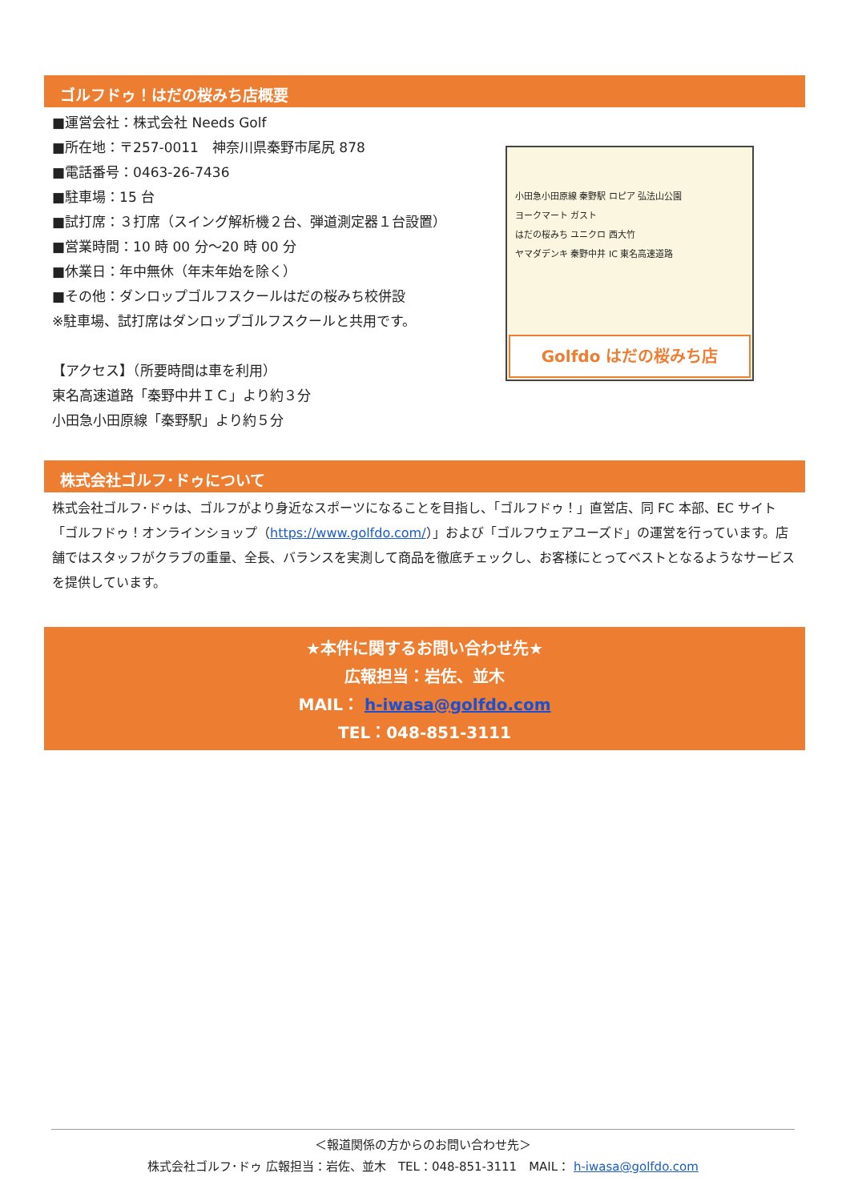ゴルフドゥ！はだの桜みち店概要
■運営会社：株式会社 Needs Golf
■所在地：〒257-0011　神奈川県秦野市尾尻 878
■電話番号：0463-26-7436
■駐車場：15 台
■試打席：３打席（スイング解析機２台、弾道測定器１台設置）
■営業時間：10 時 00 分～20 時 00 分
■休業日：年中無休（年末年始を除く）
■その他：ダンロップゴルフスクールはだの桜みち校併設
※駐車場、試打席はダンロップゴルフスクールと共用です。
【アクセス】（所要時間は車を利用）
東名高速道路「秦野中井ＩＣ」より約３分
小田急小田原線「秦野駅」より約５分
小田急小田原線 秦野駅 ロピア 弘法山公園
ヨークマート ガスト
はだの桜みち ユニクロ 西大竹
ヤマダデンキ 秦野中井 IC 東名高速道路
Golfdo はだの桜みち店
株式会社ゴルフ･ドゥについて
株式会社ゴルフ･ドゥは、ゴルフがより身近なスポーツになることを目指し、「ゴルフドゥ！」直営店、同 FC 本部、EC サイト「ゴルフドゥ！オンラインショップ（https://www.golfdo.com/）」および「ゴルフウェアユーズド」の運営を行っています。店舗ではスタッフがクラブの重量、全長、バランスを実測して商品を徹底チェックし、お客様にとってベストとなるようなサービスを提供しています。
★本件に関するお問い合わせ先★
広報担当：岩佐、並木
MAIL： h-iwasa@golfdo.com
TEL：048-851-3111
＜報道関係の方からのお問い合わせ先＞
株式会社ゴルフ･ドゥ 広報担当：岩佐、並木　TEL：048-851-3111　MAIL： h-iwasa@golfdo.com